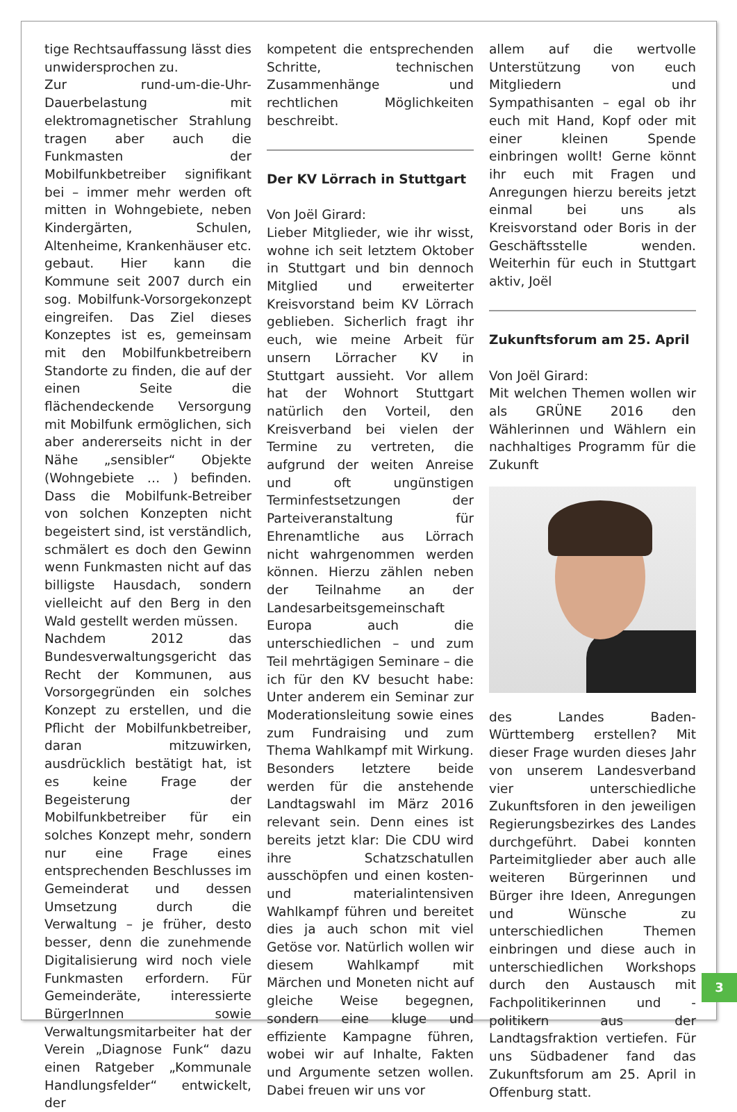tige Rechtsauffassung lässt dies unwidersprochen zu.
Zur rund-um-die-Uhr-Dauerbelastung mit elektromagnetischer Strahlung tragen aber auch die Funkmasten der Mobilfunkbetreiber signifikant bei – immer mehr werden oft mitten in Wohngebiete, neben Kindergärten, Schulen, Altenheime, Krankenhäuser etc. gebaut. Hier kann die Kommune seit 2007 durch ein sog. Mobilfunk-Vorsorgekonzept eingreifen. Das Ziel dieses Konzeptes ist es, gemeinsam mit den Mobilfunkbetreibern Standorte zu finden, die auf der einen Seite die flächendeckende Versorgung mit Mobilfunk ermöglichen, sich aber andererseits nicht in der Nähe „sensibler“ Objekte (Wohngebiete … ) befinden. Dass die Mobilfunk-Betreiber von solchen Konzepten nicht begeistert sind, ist verständlich, schmälert es doch den Gewinn wenn Funkmasten nicht auf das billigste Hausdach, sondern vielleicht auf den Berg in den Wald gestellt werden müssen.
Nachdem 2012 das Bundesverwaltungsgericht das Recht der Kommunen, aus Vorsorgegründen ein solches Konzept zu erstellen, und die Pflicht der Mobilfunkbetreiber, daran mitzuwirken, ausdrücklich bestätigt hat, ist es keine Frage der Begeisterung der Mobilfunkbetreiber für ein solches Konzept mehr, sondern nur eine Frage eines entsprechenden Beschlusses im Gemeinderat und dessen Umsetzung durch die Verwaltung – je früher, desto besser, denn die zunehmende Digitalisierung wird noch viele Funkmasten erfordern. Für Gemeinderäte, interessierte BürgerInnen sowie Verwaltungsmitarbeiter hat der Verein „Diagnose Funk“ dazu einen Ratgeber „Kommunale Handlungsfelder“ entwickelt, der
kompetent die entsprechenden Schritte, technischen Zusammenhänge und rechtlichen Möglichkeiten beschreibt.
Der KV Lörrach in Stuttgart
Von Joël Girard:
Lieber Mitglieder, wie ihr wisst, wohne ich seit letztem Oktober in Stuttgart und bin dennoch Mitglied und erweiterter Kreisvorstand beim KV Lörrach geblieben. Sicherlich fragt ihr euch, wie meine Arbeit für unsern Lörracher KV in Stuttgart aussieht. Vor allem hat der Wohnort Stuttgart natürlich den Vorteil, den Kreisverband bei vielen der Termine zu vertreten, die aufgrund der weiten Anreise und oft ungünstigen Terminfestsetzungen der Parteiveranstaltung für Ehrenamtliche aus Lörrach nicht wahrgenommen werden können. Hierzu zählen neben der Teilnahme an der Landesarbeitsgemeinschaft Europa auch die unterschiedlichen – und zum Teil mehrtägigen Seminare – die ich für den KV besucht habe: Unter anderem ein Seminar zur Moderationsleitung sowie eines zum Fundraising und zum Thema Wahlkampf mit Wirkung. Besonders letztere beide werden für die anstehende Landtagswahl im März 2016 relevant sein. Denn eines ist bereits jetzt klar: Die CDU wird ihre Schatzschatullen ausschöpfen und einen kosten- und materialintensiven Wahlkampf führen und bereitet dies ja auch schon mit viel Getöse vor. Natürlich wollen wir diesem Wahlkampf mit Märchen und Moneten nicht auf gleiche Weise begegnen, sondern eine kluge und effiziente Kampagne führen, wobei wir auf Inhalte, Fakten und Argumente setzen wollen. Dabei freuen wir uns vor
allem auf die wertvolle Unterstützung von euch Mitgliedern und Sympathisanten – egal ob ihr euch mit Hand, Kopf oder mit einer kleinen Spende einbringen wollt! Gerne könnt ihr euch mit Fragen und Anregungen hierzu bereits jetzt einmal bei uns als Kreisvorstand oder Boris in der Geschäftsstelle wenden. Weiterhin für euch in Stuttgart aktiv, Joël
Zukunftsforum am 25. April
Von Joël Girard:
Mit welchen Themen wollen wir als GRÜNE 2016 den Wählerinnen und Wählern ein nachhaltiges Programm für die Zukunft
des Landes Baden-Württemberg erstellen? Mit dieser Frage wurden dieses Jahr von unserem Landesverband vier unterschiedliche Zukunftsforen in den jeweiligen Regierungsbezirkes des Landes durchgeführt. Dabei konnten Parteimitglieder aber auch alle weiteren Bürgerinnen und Bürger ihre Ideen, Anregungen und Wünsche zu unterschiedlichen Themen einbringen und diese auch in unterschiedlichen Workshops durch den Austausch mit Fachpolitikerinnen und -politikern aus der Landtagsfraktion vertiefen. Für uns Südbadener fand das Zukunftsforum am 25. April in Offenburg statt.
3